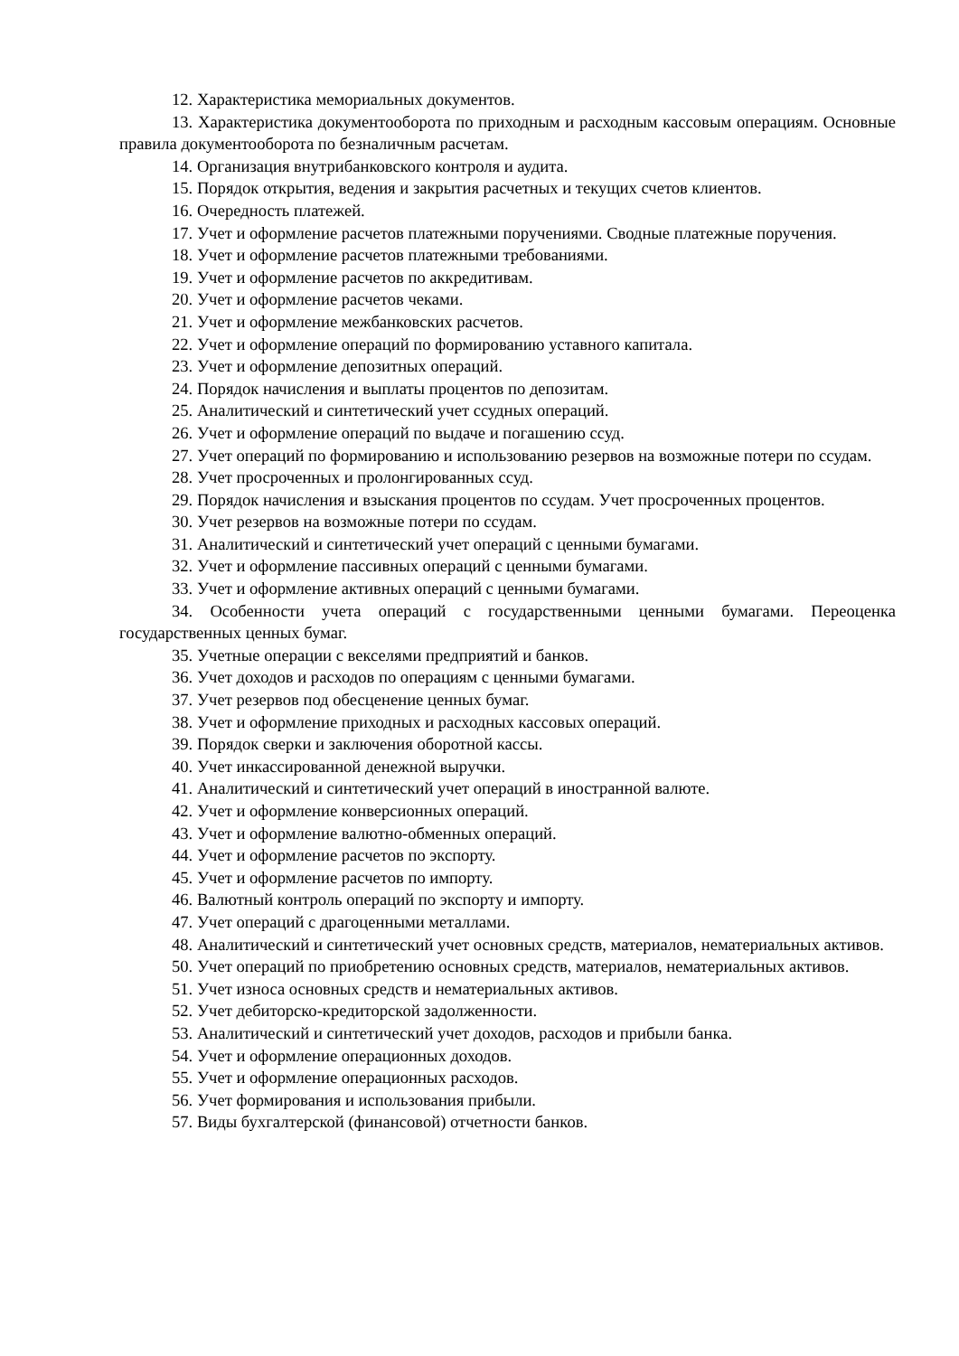12. Характеристика мемориальных документов.
13. Характеристика документооборота по приходным и расходным кассовым операциям. Основные правила документооборота по безналичным расчетам.
14. Организация внутрибанковского контроля и аудита.
15. Порядок открытия, ведения и закрытия расчетных и текущих счетов клиентов.
16. Очередность платежей.
17. Учет и оформление расчетов платежными поручениями. Сводные платежные поручения.
18. Учет и оформление расчетов платежными требованиями.
19. Учет и оформление расчетов по аккредитивам.
20. Учет и оформление расчетов чеками.
21. Учет и оформление межбанковских расчетов.
22. Учет и оформление операций по формированию уставного капитала.
23. Учет и оформление депозитных операций.
24. Порядок начисления и выплаты процентов по депозитам.
25. Аналитический и синтетический учет ссудных операций.
26. Учет и оформление операций по выдаче и погашению ссуд.
27. Учет операций по формированию и использованию резервов на возможные потери по ссудам.
28. Учет просроченных и пролонгированных ссуд.
29. Порядок начисления и взыскания процентов по ссудам. Учет просроченных процентов.
30. Учет резервов на возможные потери по ссудам.
31. Аналитический и синтетический учет операций с ценными бумагами.
32. Учет и оформление пассивных операций с ценными бумагами.
33. Учет и оформление активных операций с ценными бумагами.
34. Особенности учета операций с государственными ценными бумагами. Переоценка государственных ценных бумаг.
35. Учетные операции с векселями предприятий и банков.
36. Учет доходов и расходов по операциям с ценными бумагами.
37. Учет резервов под обесценение ценных бумаг.
38. Учет и оформление приходных и расходных кассовых операций.
39. Порядок сверки и заключения оборотной кассы.
40. Учет инкассированной денежной выручки.
41. Аналитический и синтетический учет операций в иностранной валюте.
42. Учет и оформление конверсионных операций.
43. Учет и оформление валютно-обменных операций.
44. Учет и оформление расчетов по экспорту.
45. Учет и оформление расчетов по импорту.
46. Валютный контроль операций по экспорту и импорту.
47. Учет операций с драгоценными металлами.
48. Аналитический и синтетический учет основных средств, материалов, нематериальных активов.
50. Учет операций по приобретению основных средств, материалов, нематериальных активов.
51. Учет износа основных средств и нематериальных активов.
52. Учет дебиторско-кредиторской задолженности.
53. Аналитический и синтетический учет доходов, расходов и прибыли банка.
54. Учет и оформление операционных доходов.
55. Учет и оформление операционных расходов.
56. Учет формирования и использования прибыли.
57. Виды бухгалтерской (финансовой) отчетности банков.